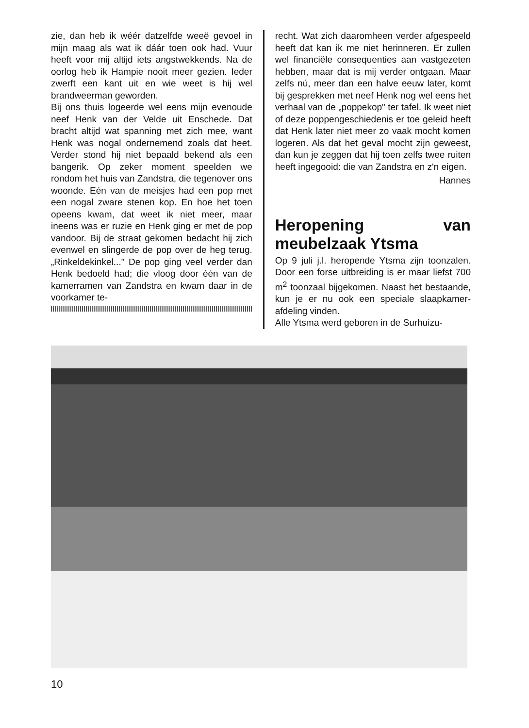zie, dan heb ik wéér datzelfde weeë gevoel in mijn maag als wat ik dáár toen ook had. Vuur heeft voor mij altijd iets angstwekkends. Na de oorlog heb ik Hampie nooit meer gezien. Ieder zwerft een kant uit en wie weet is hij wel brandweerman geworden.
Bij ons thuis logeerde wel eens mijn evenoude neef Henk van der Velde uit Enschede. Dat bracht altijd wat spanning met zich mee, want Henk was nogal ondernemend zoals dat heet. Verder stond hij niet bepaald bekend als een bangerik. Op zeker moment speelden we rondom het huis van Zandstra, die tegenover ons woonde. Eén van de meisjes had een pop met een nogal zware stenen kop. En hoe het toen opeens kwam, dat weet ik niet meer, maar ineens was er ruzie en Henk ging er met de pop vandoor. Bij de straat gekomen bedacht hij zich evenwel en slingerde de pop over de heg terug. „Rinkeldekinkel..." De pop ging veel verder dan Henk bedoeld had; die vloog door één van de kamerramen van Zandstra en kwam daar in de voorkamer te-
recht. Wat zich daaromheen verder afgespeeld heeft dat kan ik me niet herinneren. Er zullen wel financiële consequenties aan vastgezeten hebben, maar dat is mij verder ontgaan. Maar zelfs nú, meer dan een halve eeuw later, komt bij gesprekken met neef Henk nog wel eens het verhaal van de „poppekop" ter tafel. Ik weet niet of deze poppengeschiedenis er toe geleid heeft dat Henk later niet meer zo vaak mocht komen logeren. Als dat het geval mocht zijn geweest, dan kun je zeggen dat hij toen zelfs twee ruiten heeft ingegooid: die van Zandstra en z'n eigen.
Hannes
Heropening van meubelzaak Ytsma
Op 9 juli j.l. heropende Ytsma zijn toonzalen. Door een forse uitbreiding is er maar liefst 700 m<sup>2</sup> toonzaal bijgekomen. Naast het bestaande, kun je er nu ook een speciale slaapkamer-afdeling vinden.
Alle Ytsma werd geboren in de Surhuizu-
10